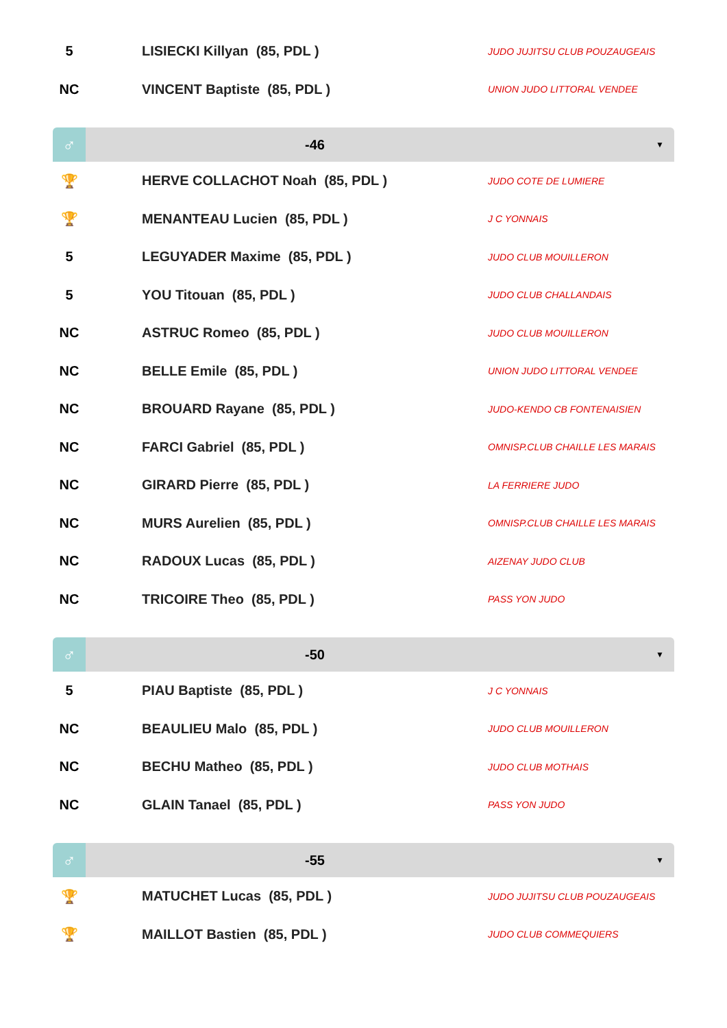| 5 | | LISIECKI Killyan (85, PDL ) | JUDO JUJITSU CLUB POUZAUGEAIS |
| NC | | VINCENT Baptiste (85, PDL ) | UNION JUDO LITTORAL VENDEE |
| ♂ | | -46 | ▼ |
| 🏆 | | HERVE COLLACHOT Noah (85, PDL ) | JUDO COTE DE LUMIERE |
| 🏆 | | MENANTEAU Lucien (85, PDL ) | J C YONNAIS |
| 5 | | LEGUYADER Maxime (85, PDL ) | JUDO CLUB MOUILLERON |
| 5 | | YOU Titouan (85, PDL ) | JUDO CLUB CHALLANDAIS |
| NC | | ASTRUC Romeo (85, PDL ) | JUDO CLUB MOUILLERON |
| NC | | BELLE Emile (85, PDL ) | UNION JUDO LITTORAL VENDEE |
| NC | | BROUARD Rayane (85, PDL ) | JUDO-KENDO CB FONTENAISIEN |
| NC | | FARCI Gabriel (85, PDL ) | OMNISP.CLUB CHAILLE LES MARAIS |
| NC | | GIRARD Pierre (85, PDL ) | LA FERRIERE JUDO |
| NC | | MURS Aurelien (85, PDL ) | OMNISP.CLUB CHAILLE LES MARAIS |
| NC | | RADOUX Lucas (85, PDL ) | AIZENAY JUDO CLUB |
| NC | | TRICOIRE Theo (85, PDL ) | PASS YON JUDO |
| ♂ | | -50 | ▼ |
| 5 | | PIAU Baptiste (85, PDL ) | J C YONNAIS |
| NC | | BEAULIEU Malo (85, PDL ) | JUDO CLUB MOUILLERON |
| NC | | BECHU Matheo (85, PDL ) | JUDO CLUB MOTHAIS |
| NC | | GLAIN Tanael (85, PDL ) | PASS YON JUDO |
| ♂ | | -55 | ▼ |
| 🏆 | | MATUCHET Lucas (85, PDL ) | JUDO JUJITSU CLUB POUZAUGEAIS |
| 🏆 | | MAILLOT Bastien (85, PDL ) | JUDO CLUB COMMEQUIERS |